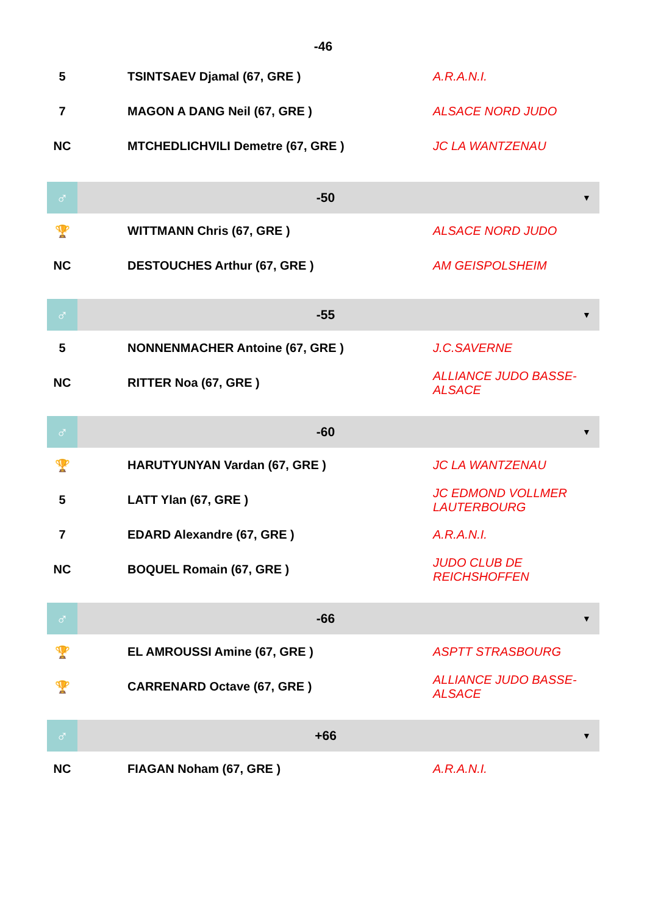| -46 | | |
| 5 | TSINTSAEV Djamal (67, GRE ) | A.R.A.N.I. |
| 7 | MAGON A DANG Neil (67, GRE ) | ALSACE NORD JUDO |
| NC | MTCHEDLICHVILI Demetre (67, GRE ) | JC LA WANTZENAU |
| ♂ | -50 | ▼ |
| 🏆 | WITTMANN Chris (67, GRE ) | ALSACE NORD JUDO |
| NC | DESTOUCHES Arthur (67, GRE ) | AM GEISPOLSHEIM |
| ♂ | -55 | ▼ |
| 5 | NONNENMACHER Antoine (67, GRE ) | J.C.SAVERNE |
| NC | RITTER Noa (67, GRE ) | ALLIANCE JUDO BASSE-ALSACE |
| ♂ | -60 | ▼ |
| 🏆 | HARUTYUNYAN Vardan (67, GRE ) | JC LA WANTZENAU |
| 5 | LATT Ylan (67, GRE ) | JC EDMOND VOLLMER LAUTERBOURG |
| 7 | EDARD Alexandre (67, GRE ) | A.R.A.N.I. |
| NC | BOQUEL Romain (67, GRE ) | JUDO CLUB DE REICHSHOFFEN |
| ♂ | -66 | ▼ |
| 🏆 | EL AMROUSSI Amine (67, GRE ) | ASPTT STRASBOURG |
| 🏆 | CARRENARD Octave (67, GRE ) | ALLIANCE JUDO BASSE-ALSACE |
| ♂ | +66 | ▼ |
| NC | FIAGAN Noham (67, GRE ) | A.R.A.N.I. |